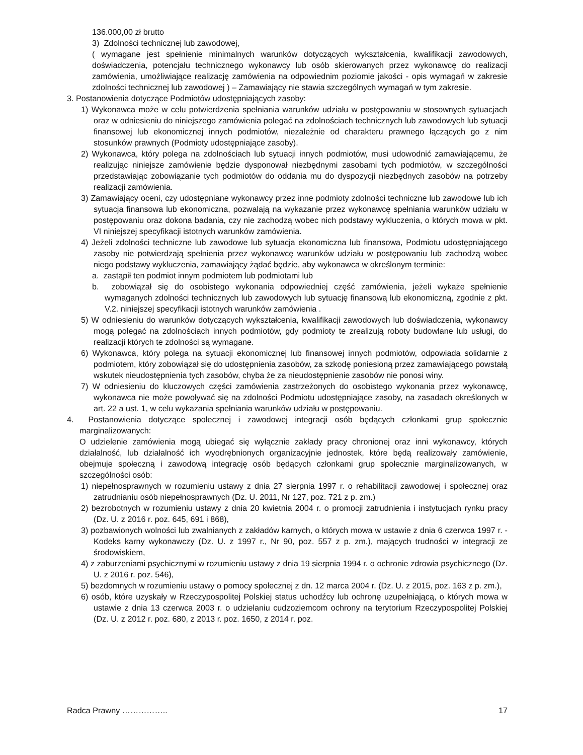136.000,00 zł brutto
3) Zdolności technicznej lub zawodowej,
( wymagane jest spełnienie minimalnych warunków dotyczących wykształcenia, kwalifikacji zawodowych, doświadczenia, potencjału technicznego wykonawcy lub osób skierowanych przez wykonawcę do realizacji zamówienia, umożliwiające realizację zamówienia na odpowiednim poziomie jakości - opis wymagań w zakresie zdolności technicznej lub zawodowej ) – Zamawiający nie stawia szczególnych wymagań w tym zakresie.
3. Postanowienia dotyczące Podmiotów udostępniających zasoby:
1) Wykonawca może w celu potwierdzenia spełniania warunków udziału w postępowaniu w stosownych sytuacjach oraz w odniesieniu do niniejszego zamówienia polegać na zdolnościach technicznych lub zawodowych lub sytuacji finansowej lub ekonomicznej innych podmiotów, niezależnie od charakteru prawnego łączących go z nim stosunków prawnych (Podmioty udostępniające zasoby).
2) Wykonawca, który polega na zdolnościach lub sytuacji innych podmiotów, musi udowodnić zamawiającemu, że realizując niniejsze zamówienie będzie dysponował niezbędnymi zasobami tych podmiotów, w szczególności przedstawiając zobowiązanie tych podmiotów do oddania mu do dyspozycji niezbędnych zasobów na potrzeby realizacji zamówienia.
3) Zamawiający oceni, czy udostępniane wykonawcy przez inne podmioty zdolności techniczne lub zawodowe lub ich sytuacja finansowa lub ekonomiczna, pozwalają na wykazanie przez wykonawcę spełniania warunków udziału w postępowaniu oraz dokona badania, czy nie zachodzą wobec nich podstawy wykluczenia, o których mowa w pkt. VI niniejszej specyfikacji istotnych warunków zamówienia.
4) Jeżeli zdolności techniczne lub zawodowe lub sytuacja ekonomiczna lub finansowa, Podmiotu udostępniającego zasoby nie potwierdzają spełnienia przez wykonawcę warunków udziału w postępowaniu lub zachodzą wobec niego podstawy wykluczenia, zamawiający żądać będzie, aby wykonawca w określonym terminie:
a. zastąpił ten podmiot innym podmiotem lub podmiotami lub
b. zobowiązał się do osobistego wykonania odpowiedniej część zamówienia, jeżeli wykaże spełnienie wymaganych zdolności technicznych lub zawodowych lub sytuację finansową lub ekonomiczną, zgodnie z pkt. V.2. niniejszej specyfikacji istotnych warunków zamówienia .
5) W odniesieniu do warunków dotyczących wykształcenia, kwalifikacji zawodowych lub doświadczenia, wykonawcy mogą polegać na zdolnościach innych podmiotów, gdy podmioty te zrealizują roboty budowlane lub usługi, do realizacji których te zdolności są wymagane.
6) Wykonawca, który polega na sytuacji ekonomicznej lub finansowej innych podmiotów, odpowiada solidarnie z podmiotem, który zobowiązał się do udostępnienia zasobów, za szkodę poniesioną przez zamawiającego powstałą wskutek nieudostępnienia tych zasobów, chyba że za nieudostępnienie zasobów nie ponosi winy.
7) W odniesieniu do kluczowych części zamówienia zastrzeżonych do osobistego wykonania przez wykonawcę, wykonawca nie może powoływać się na zdolności Podmiotu udostępniające zasoby, na zasadach określonych w art. 22 a ust. 1, w celu wykazania spełniania warunków udziału w postępowaniu.
4. Postanowienia dotyczące społecznej i zawodowej integracji osób będących członkami grup społecznie marginalizowanych:
O udzielenie zamówienia mogą ubiegać się wyłącznie zakłady pracy chronionej oraz inni wykonawcy, których działalność, lub działalność ich wyodrębnionych organizacyjnie jednostek, które będą realizowały zamówienie, obejmuje społeczną i zawodową integrację osób będących członkami grup społecznie marginalizowanych, w szczególności osób:
1) niepełnosprawnych w rozumieniu ustawy z dnia 27 sierpnia 1997 r. o rehabilitacji zawodowej i społecznej oraz zatrudnianiu osób niepełnosprawnych (Dz. U. 2011, Nr 127, poz. 721 z p. zm.)
2) bezrobotnych w rozumieniu ustawy z dnia 20 kwietnia 2004 r. o promocji zatrudnienia i instytucjach rynku pracy (Dz. U. z 2016 r. poz. 645, 691 i 868),
3) pozbawionych wolności lub zwalnianych z zakładów karnych, o których mowa w ustawie z dnia 6 czerwca 1997 r. - Kodeks karny wykonawczy (Dz. U. z 1997 r., Nr 90, poz. 557 z p. zm.), mających trudności w integracji ze środowiskiem,
4) z zaburzeniami psychicznymi w rozumieniu ustawy z dnia 19 sierpnia 1994 r. o ochronie zdrowia psychicznego (Dz. U. z 2016 r. poz. 546),
5) bezdomnych w rozumieniu ustawy o pomocy społecznej z dn. 12 marca 2004 r. (Dz. U. z 2015, poz. 163 z p. zm.),
6) osób, które uzyskały w Rzeczypospolitej Polskiej status uchodźcy lub ochronę uzupełniającą, o których mowa w ustawie z dnia 13 czerwca 2003 r. o udzielaniu cudzoziemcom ochrony na terytorium Rzeczypospolitej Polskiej (Dz. U. z 2012 r. poz. 680, z 2013 r. poz. 1650, z 2014 r. poz.
Radca Prawny …………….. 17